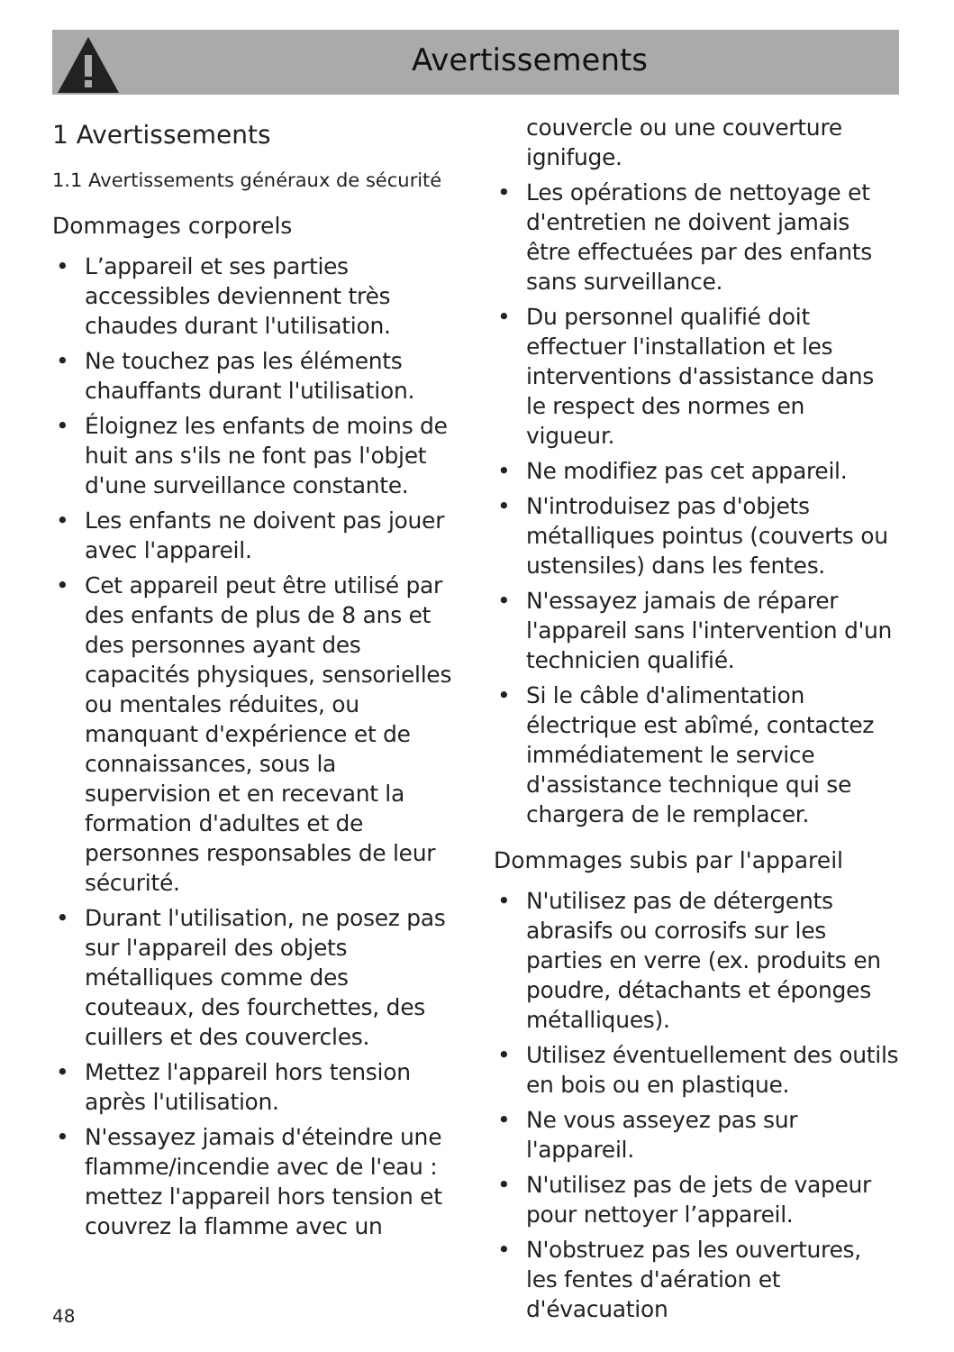Avertissements
1 Avertissements
1.1 Avertissements généraux de sécurité
Dommages corporels
• L’appareil et ses parties accessibles deviennent très chaudes durant l'utilisation.
• Ne touchez pas les éléments chauffants durant l'utilisation.
• Éloignez les enfants de moins de huit ans s'ils ne font pas l'objet d'une surveillance constante.
• Les enfants ne doivent pas jouer avec l'appareil.
• Cet appareil peut être utilisé par des enfants de plus de 8 ans et des personnes ayant des capacités physiques, sensorielles ou mentales réduites, ou manquant d'expérience et de connaissances, sous la supervision et en recevant la formation d'adultes et de personnes responsables de leur sécurité.
• Durant l'utilisation, ne posez pas sur l'appareil des objets métalliques comme des couteaux, des fourchettes, des cuillers et des couvercles.
• Mettez l'appareil hors tension après l'utilisation.
• N'essayez jamais d'éteindre une flamme/incendie avec de l'eau : mettez l'appareil hors tension et couvrez la flamme avec un
couvercle ou une couverture ignifuge.
• Les opérations de nettoyage et d'entretien ne doivent jamais être effectuées par des enfants sans surveillance.
• Du personnel qualifié doit effectuer l'installation et les interventions d'assistance dans le respect des normes en vigueur.
• Ne modifiez pas cet appareil.
• N'introduisez pas d'objets métalliques pointus (couverts ou ustensiles) dans les fentes.
• N'essayez jamais de réparer l'appareil sans l'intervention d'un technicien qualifié.
• Si le câble d'alimentation électrique est abîmé, contactez immédiatement le service d'assistance technique qui se chargera de le remplacer.
Dommages subis par l'appareil
• N'utilisez pas de détergents abrasifs ou corrosifs sur les parties en verre (ex. produits en poudre, détachants et éponges métalliques).
• Utilisez éventuellement des outils en bois ou en plastique.
• Ne vous asseyez pas sur l'appareil.
• N'utilisez pas de jets de vapeur pour nettoyer l’appareil.
• N'obstruez pas les ouvertures, les fentes d'aération et d'évacuation
48